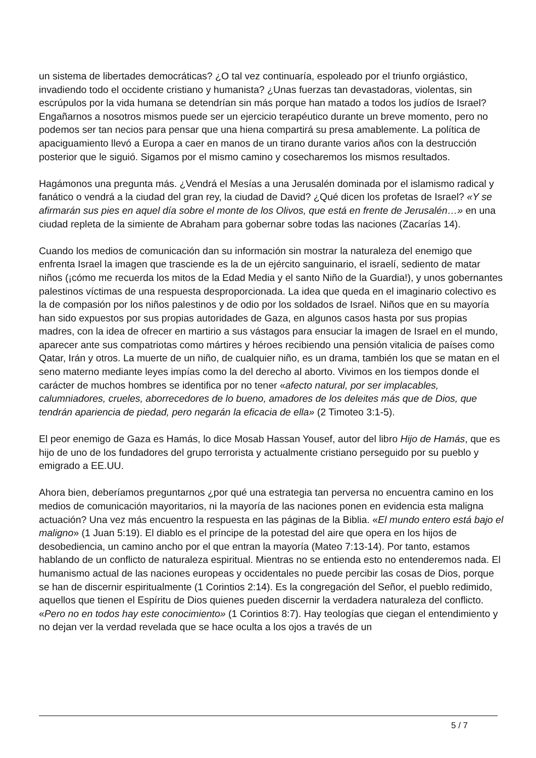un sistema de libertades democráticas? ¿O tal vez continuaría, espoleado por el triunfo orgiástico, invadiendo todo el occidente cristiano y humanista? ¿Unas fuerzas tan devastadoras, violentas, sin escrúpulos por la vida humana se detendrían sin más porque han matado a todos los judíos de Israel? Engañarnos a nosotros mismos puede ser un ejercicio terapéutico durante un breve momento, pero no podemos ser tan necios para pensar que una hiena compartirá su presa amablemente. La política de apaciguamiento llevó a Europa a caer en manos de un tirano durante varios años con la destrucción posterior que le siguió. Sigamos por el mismo camino y cosecharemos los mismos resultados.
Hagámonos una pregunta más. ¿Vendrá el Mesías a una Jerusalén dominada por el islamismo radical y fanático o vendrá a la ciudad del gran rey, la ciudad de David? ¿Qué dicen los profetas de Israel? «Y se afirmarán sus pies en aquel día sobre el monte de los Olivos, que está en frente de Jerusalén…» en una ciudad repleta de la simiente de Abraham para gobernar sobre todas las naciones (Zacarías 14).
Cuando los medios de comunicación dan su información sin mostrar la naturaleza del enemigo que enfrenta Israel la imagen que trasciende es la de un ejército sanguinario, el israelí, sediento de matar niños (¡cómo me recuerda los mitos de la Edad Media y el santo Niño de la Guardia!), y unos gobernantes palestinos víctimas de una respuesta desproporcionada. La idea que queda en el imaginario colectivo es la de compasión por los niños palestinos y de odio por los soldados de Israel. Niños que en su mayoría han sido expuestos por sus propias autoridades de Gaza, en algunos casos hasta por sus propias madres, con la idea de ofrecer en martirio a sus vástagos para ensuciar la imagen de Israel en el mundo, aparecer ante sus compatriotas como mártires y héroes recibiendo una pensión vitalicia de países como Qatar, Irán y otros. La muerte de un niño, de cualquier niño, es un drama, también los que se matan en el seno materno mediante leyes impías como la del derecho al aborto. Vivimos en los tiempos donde el carácter de muchos hombres se identifica por no tener «afecto natural, por ser implacables, calumniadores, crueles, aborrecedores de lo bueno, amadores de los deleites más que de Dios, que tendrán apariencia de piedad, pero negarán la eficacia de ella» (2 Timoteo 3:1-5).
El peor enemigo de Gaza es Hamás, lo dice Mosab Hassan Yousef, autor del libro Hijo de Hamás, que es hijo de uno de los fundadores del grupo terrorista y actualmente cristiano perseguido por su pueblo y emigrado a EE.UU.
Ahora bien, deberíamos preguntarnos ¿por qué una estrategia tan perversa no encuentra camino en los medios de comunicación mayoritarios, ni la mayoría de las naciones ponen en evidencia esta maligna actuación? Una vez más encuentro la respuesta en las páginas de la Biblia. «El mundo entero está bajo el maligno» (1 Juan 5:19). El diablo es el príncipe de la potestad del aire que opera en los hijos de desobediencia, un camino ancho por el que entran la mayoría (Mateo 7:13-14). Por tanto, estamos hablando de un conflicto de naturaleza espiritual. Mientras no se entienda esto no entenderemos nada. El humanismo actual de las naciones europeas y occidentales no puede percibir las cosas de Dios, porque se han de discernir espiritualmente (1 Corintios 2:14). Es la congregación del Señor, el pueblo redimido, aquellos que tienen el Espíritu de Dios quienes pueden discernir la verdadera naturaleza del conflicto. «Pero no en todos hay este conocimiento» (1 Corintios 8:7). Hay teologías que ciegan el entendimiento y no dejan ver la verdad revelada que se hace oculta a los ojos a través de un
5 / 7